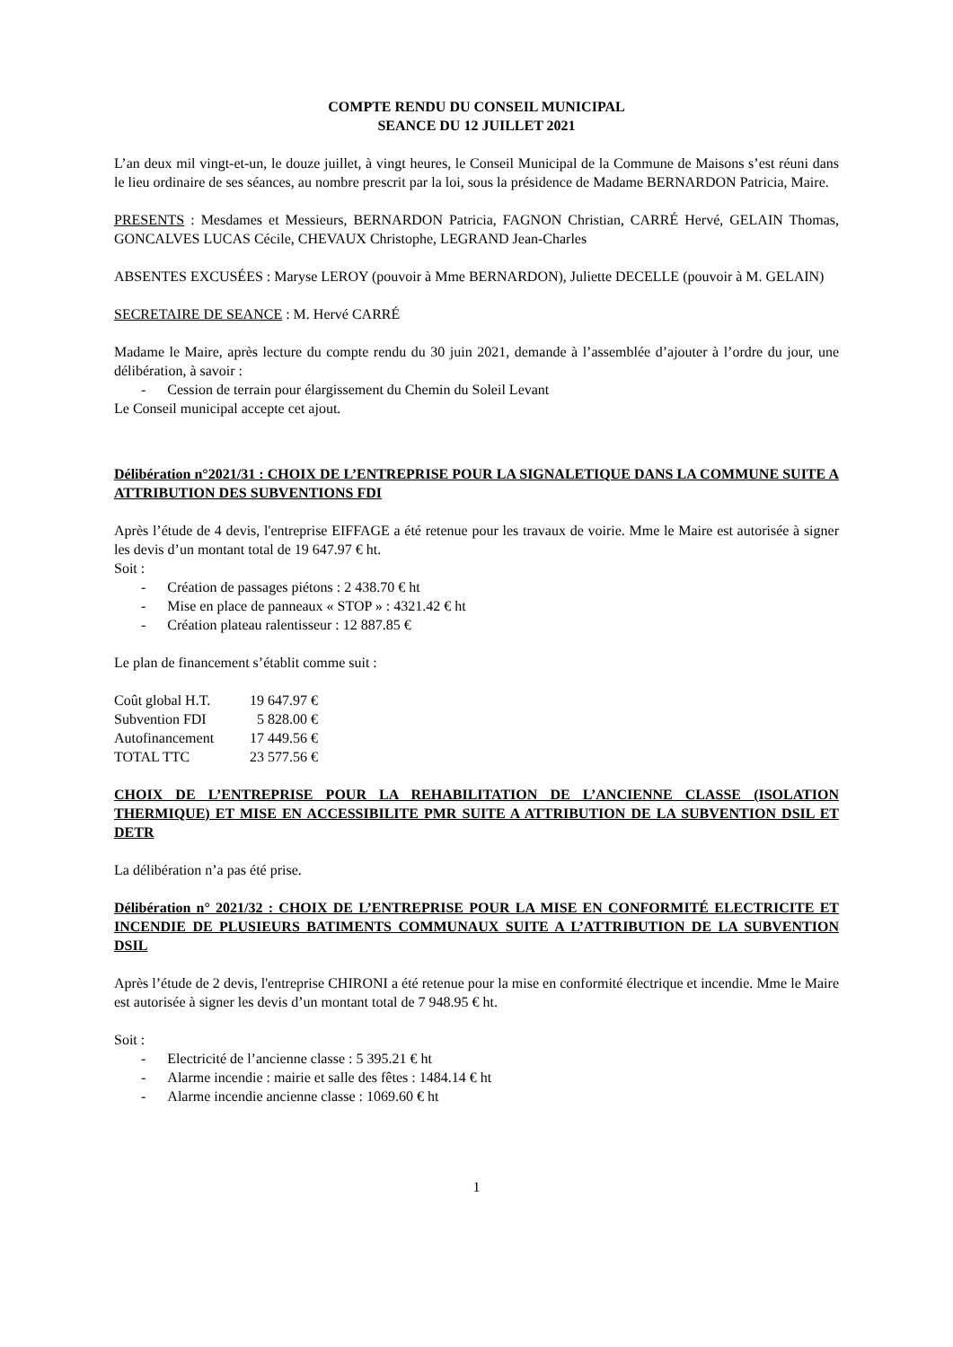COMPTE RENDU DU CONSEIL MUNICIPAL
SEANCE DU 12 JUILLET 2021
L’an deux mil vingt-et-un, le douze juillet, à vingt heures, le Conseil Municipal de la Commune de Maisons s’est réuni dans le lieu ordinaire de ses séances, au nombre prescrit par la loi, sous la présidence de Madame BERNARDON Patricia, Maire.
PRESENTS : Mesdames et Messieurs, BERNARDON Patricia, FAGNON Christian, CARRÉ Hervé, GELAIN Thomas, GONCALVES LUCAS Cécile, CHEVAUX Christophe, LEGRAND Jean-Charles
ABSENTES EXCUSÉES : Maryse LEROY (pouvoir à Mme BERNARDON), Juliette DECELLE (pouvoir à M. GELAIN)
SECRETAIRE DE SEANCE : M. Hervé CARRÉ
Madame le Maire, après lecture du compte rendu du 30 juin 2021, demande à l’assemblée d’ajouter à l’ordre du jour, une délibération, à savoir :
- Cession de terrain pour élargissement du Chemin du Soleil Levant
Le Conseil municipal accepte cet ajout.
Délibération n°2021/31 : CHOIX DE L’ENTREPRISE POUR LA SIGNALETIQUE DANS LA COMMUNE SUITE A ATTRIBUTION DES SUBVENTIONS FDI
Après l’étude de 4 devis, l'entreprise EIFFAGE a été retenue pour les travaux de voirie. Mme le Maire est autorisée à signer les devis d’un montant total de 19 647.97 € ht.
Soit :
- Création de passages piétons : 2 438.70 € ht
- Mise en place de panneaux « STOP » : 4321.42 € ht
- Création plateau ralentisseur : 12 887.85 €
Le plan de financement s’établit comme suit :
| Coût global H.T. | 19 647.97 € |
| Subvention FDI | 5 828.00 € |
| Autofinancement | 17 449.56 € |
| TOTAL TTC | 23 577.56 € |
CHOIX DE L’ENTREPRISE POUR LA REHABILITATION DE L’ANCIENNE CLASSE (ISOLATION THERMIQUE) ET MISE EN ACCESSIBILITE PMR SUITE A ATTRIBUTION DE LA SUBVENTION DSIL ET DETR
La délibération n’a pas été prise.
Délibération n° 2021/32 : CHOIX DE L’ENTREPRISE POUR LA MISE EN CONFORMITÉ ELECTRICITE ET INCENDIE DE PLUSIEURS BATIMENTS COMMUNAUX SUITE A L’ATTRIBUTION DE LA SUBVENTION DSIL
Après l’étude de 2 devis, l'entreprise CHIRONI a été retenue pour la mise en conformité électrique et incendie. Mme le Maire est autorisée à signer les devis d’un montant total de 7 948.95 € ht.
Soit :
- Electricité de l’ancienne classe : 5 395.21 € ht
- Alarme incendie : mairie et salle des fêtes : 1484.14 € ht
- Alarme incendie ancienne classe : 1069.60 € ht
1